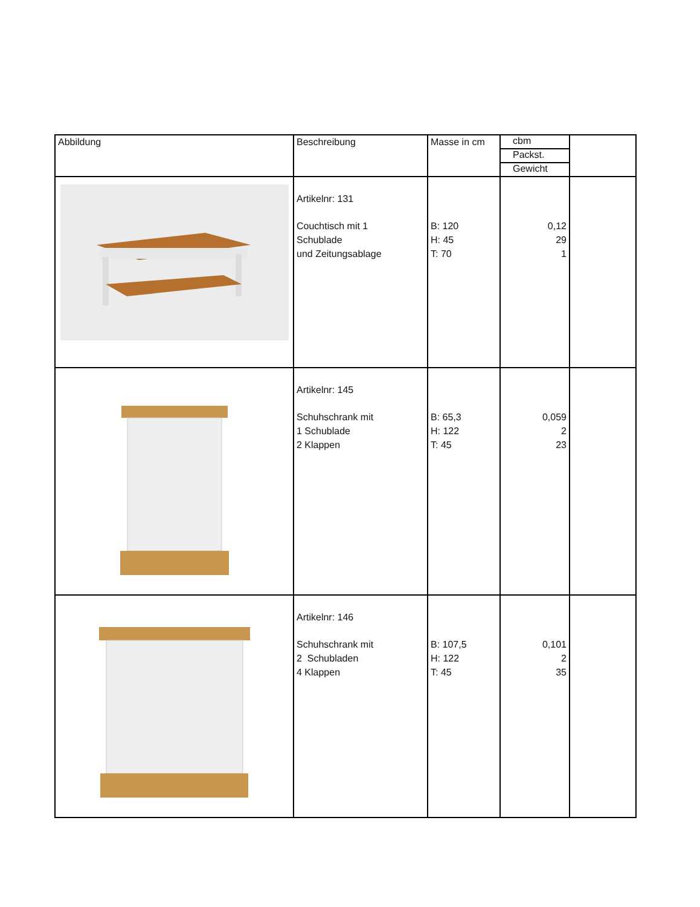| Abbildung | Beschreibung | Masse in cm | cbm Packst. Gewicht | |
| --- | --- | --- | --- | --- |
| | Artikelnr: 131 Couchtisch mit 1 Schublade und Zeitungsablage | B: 120 H: 45 T: 70 | 0,12 29 1 | |
| | Artikelnr: 145 Schuhschrank mit 1 Schublade 2 Klappen | B: 65,3 H: 122 T: 45 | 0,059 2 23 | |
| | Artikelnr: 146 Schuhschrank mit 2 Schubladen 4 Klappen | B: 107,5 H: 122 T: 45 | 0,101 2 35 | |